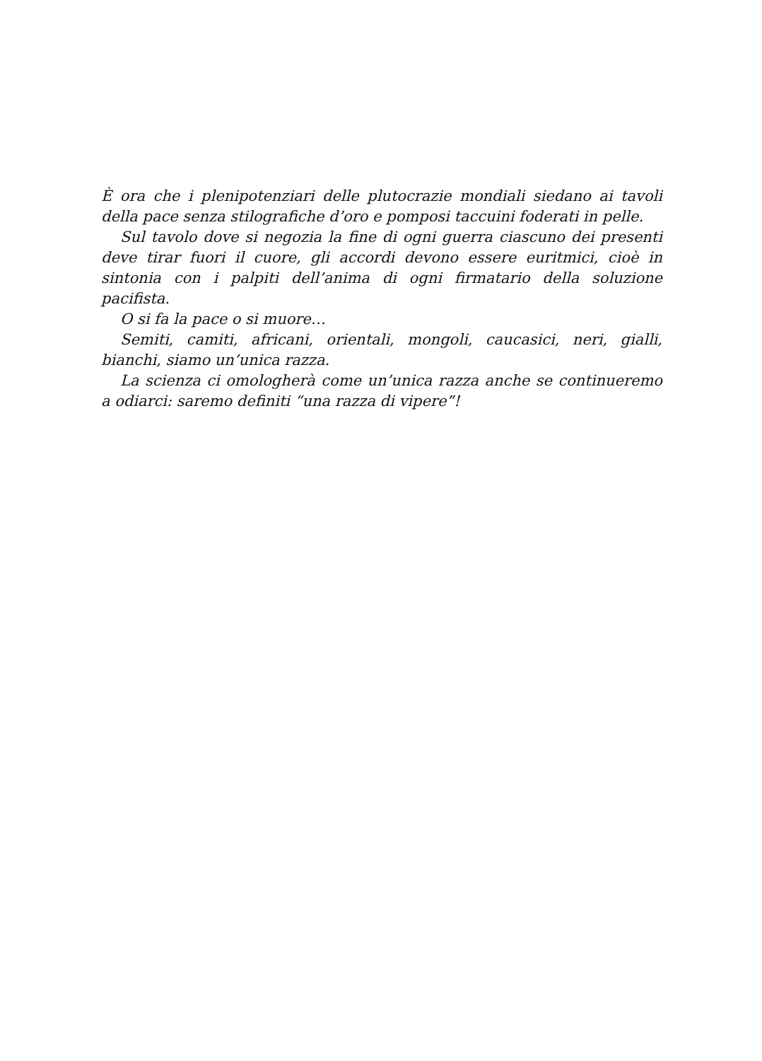È ora che i plenipotenziari delle plutocrazie mondiali siedano ai tavoli della pace senza stilografiche d’oro e pomposi taccuini foderati in pelle.
Sul tavolo dove si negozia la fine di ogni guerra ciascuno dei presenti deve tirar fuori il cuore, gli accordi devono essere euritmici, cioè in sintonia con i palpiti dell’anima di ogni firmatario della soluzione pacifista.
O si fa la pace o si muore…
Semiti, camiti, africani, orientali, mongoli, caucasici, neri, gialli, bianchi, siamo un’unica razza.
La scienza ci omologherà come un’unica razza anche se continueremo a odiarci: saremo definiti “una razza di vipere”!